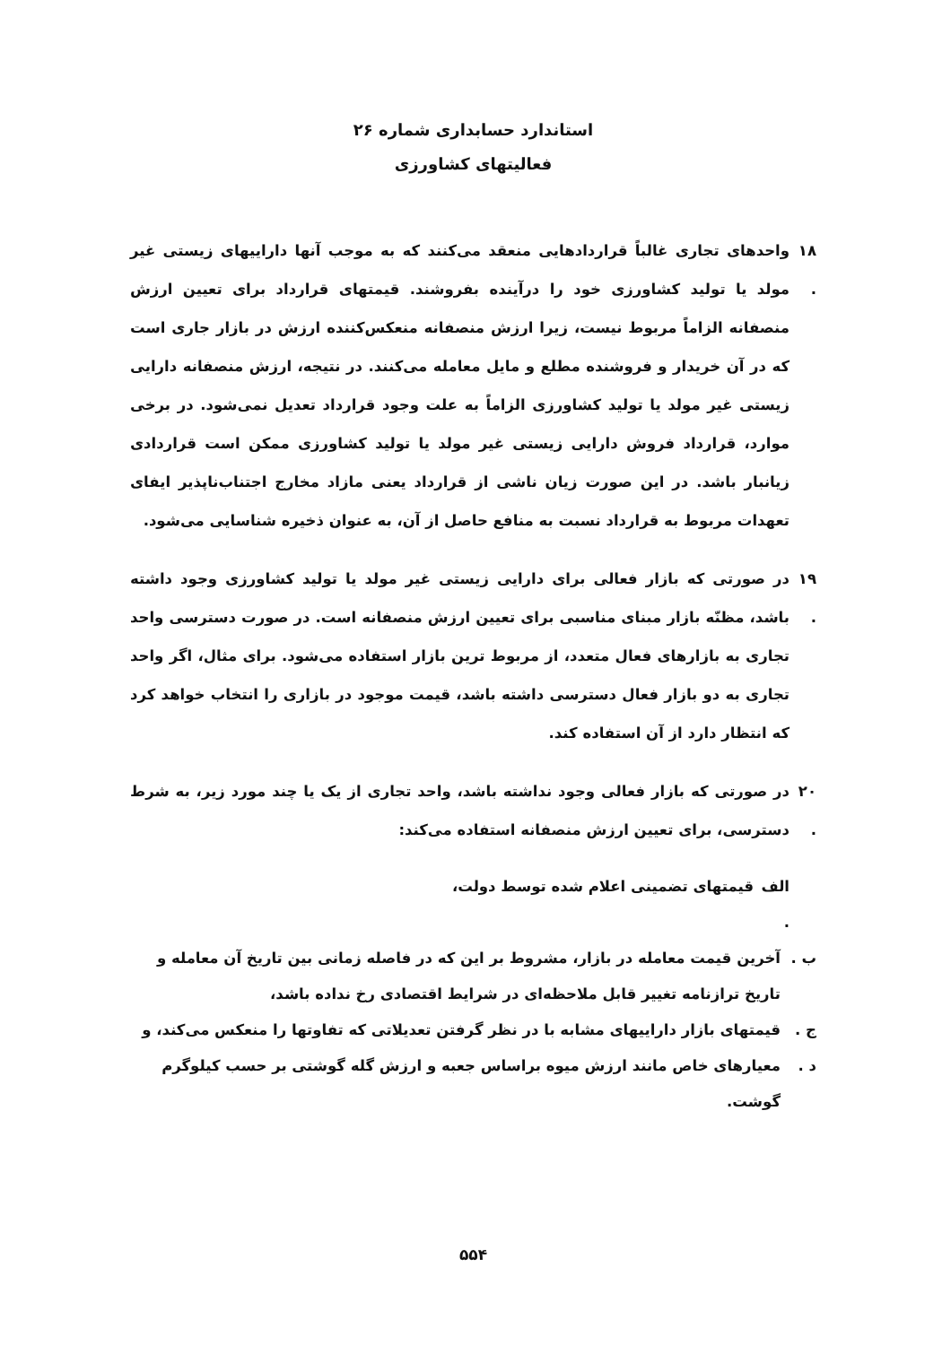استاندارد حسابداری شماره ۲۶
فعالیتهای کشاورزی
۱۸ .
واحدهای تجاری غالباً قراردادهایی منعقد می‌کنند که به موجب آنها داراییهای زیستی غیر مولد یا تولید کشاورزی خود را درآینده بفروشند. قیمتهای قرارداد برای تعیین ارزش منصفانه الزاماً مربوط نیست، زیرا ارزش منصفانه منعکس‌کننده ارزش در بازار جاری است که در آن خریدار و فروشنده مطلع و مایل معامله می‌کنند. در نتیجه، ارزش منصفانه دارایی زیستی غیر مولد یا تولید کشاورزی الزاماً به علت وجود قرارداد تعدیل نمی‌شود. در برخی موارد، قرارداد فروش دارایی زیستی غیر مولد یا تولید کشاورزی ممکن است قراردادی زیانبار باشد. در این صورت زیان ناشی از قرارداد یعنی مازاد مخارج اجتناب‌ناپذیر ایفای تعهدات مربوط به قرارداد نسبت به منافع حاصل از آن، به عنوان ذخیره شناسایی می‌شود.
۱۹ .
در صورتی که بازار فعالی برای دارایی زیستی غیر مولد یا تولید کشاورزی وجود داشته باشد، مظنّه بازار مبنای مناسبی برای تعیین ارزش منصفانه است. در صورت دسترسی واحد تجاری به بازارهای فعال متعدد، از مربوط ترین بازار استفاده می‌شود. برای مثال، اگر واحد تجاری به دو بازار فعال دسترسی داشته باشد، قیمت موجود در بازاری را انتخاب خواهد کرد که انتظار دارد از آن استفاده کند.
۲۰ .
در صورتی که بازار فعالی وجود نداشته باشد، واحد تجاری از یک یا چند مورد زیر، به شرط دسترسی، برای تعیین ارزش منصفانه استفاده می‌کند:
الف .
قیمتهای تضمینی اعلام شده توسط دولت،
ب . آخرین قیمت معامله در بازار، مشروط بر این که در فاصله زمانی بین تاریخ آن معامله و تاریخ ترازنامه تغییر قابل ملاحظه‌ای در شرایط اقتصادی رخ نداده باشد،
ج . قیمتهای بازار داراییهای مشابه با در نظر گرفتن تعدیلاتی که تفاوتها را منعکس می‌کند، و
د . معیارهای خاص مانند ارزش میوه براساس جعبه و ارزش گله گوشتی بر حسب کیلوگرم گوشت.
۵۵۴